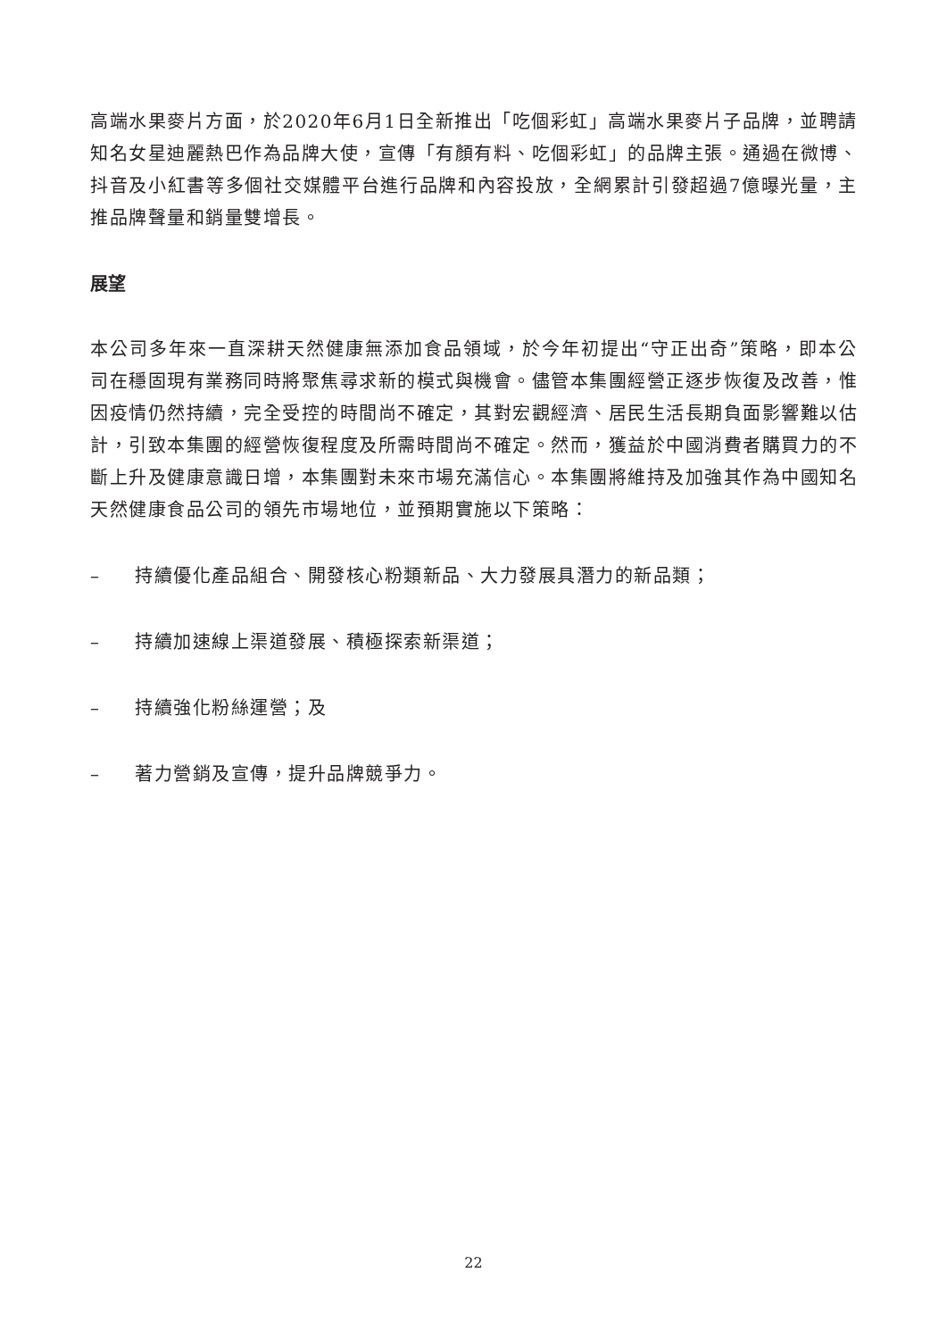高端水果麥片方面，於2020年6月1日全新推出「吃個彩虹」高端水果麥片子品牌，並聘請知名女星迪麗熱巴作為品牌大使，宣傳「有顏有料、吃個彩虹」的品牌主張。通過在微博、抖音及小紅書等多個社交媒體平台進行品牌和內容投放，全網累計引發超過7億曝光量，主推品牌聲量和銷量雙增長。
展望
本公司多年來一直深耕天然健康無添加食品領域，於今年初提出“守正出奇”策略，即本公司在穩固現有業務同時將聚焦尋求新的模式與機會。儘管本集團經營正逐步恢復及改善，惟因疫情仍然持續，完全受控的時間尚不確定，其對宏觀經濟、居民生活長期負面影響難以估計，引致本集團的經營恢復程度及所需時間尚不確定。然而，獲益於中國消費者購買力的不斷上升及健康意識日增，本集團對未來市場充滿信心。本集團將維持及加強其作為中國知名天然健康食品公司的領先市場地位，並預期實施以下策略：
– 持續優化產品組合、開發核心粉類新品、大力發展具潛力的新品類；
– 持續加速線上渠道發展、積極探索新渠道；
– 持續強化粉絲運營；及
– 著力營銷及宣傳，提升品牌競爭力。
22